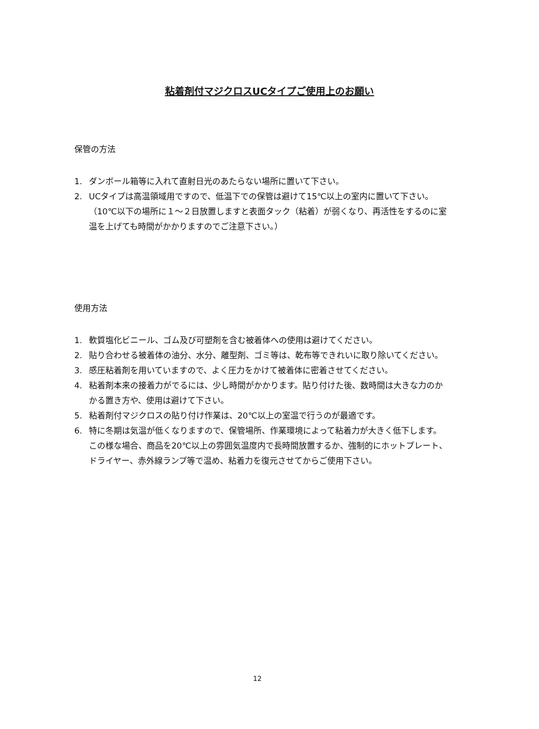粘着剤付マジクロスUCタイプご使用上のお願い
保管の方法
1. ダンボール箱等に入れて直射日光のあたらない場所に置いて下さい。
2. UCタイプは高温領域用ですので、低温下での保管は避けて15℃以上の室内に置いて下さい。（10℃以下の場所に１～２日放置しますと表面タック（粘着）が弱くなり、再活性をするのに室温を上げても時間がかかりますのでご注意下さい。）
使用方法
1. 軟質塩化ビニール、ゴム及び可塑剤を含む被着体への使用は避けてください。
2. 貼り合わせる被着体の油分、水分、離型剤、ゴミ等は、乾布等できれいに取り除いてください。
3. 感圧粘着剤を用いていますので、よく圧力をかけて被着体に密着させてください。
4. 粘着剤本来の接着力がでるには、少し時間がかかります。貼り付けた後、数時間は大きな力のかかる置き方や、使用は避けて下さい。
5. 粘着剤付マジクロスの貼り付け作業は、20℃以上の室温で行うのが最適です。
6. 特に冬期は気温が低くなりますので、保管場所、作業環境によって粘着力が大きく低下します。この様な場合、商品を20℃以上の雰囲気温度内で長時間放置するか、強制的にホットプレート、ドライヤー、赤外線ランプ等で温め、粘着力を復元させてからご使用下さい。
12